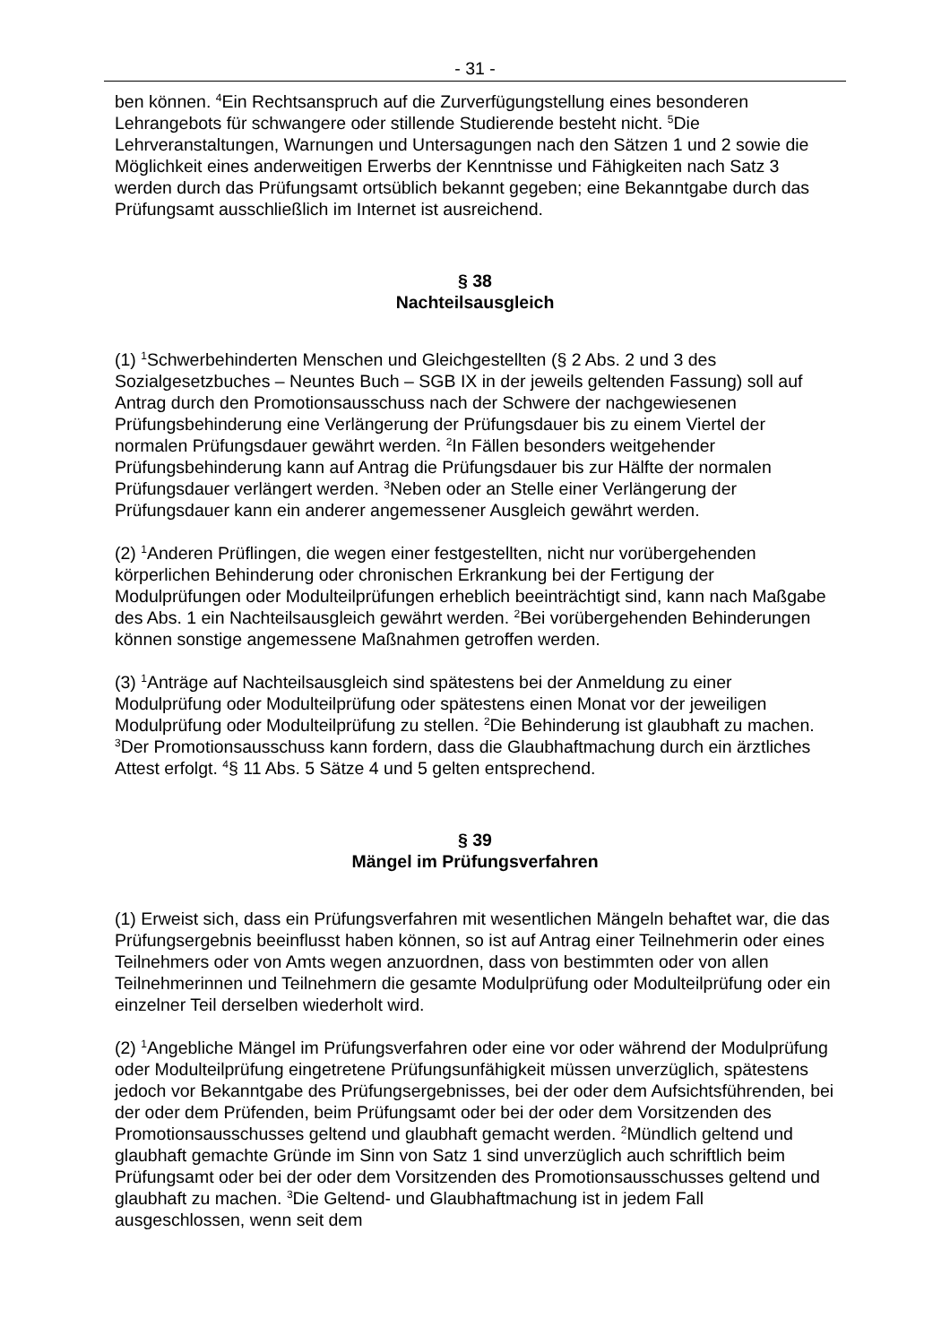- 31 -
ben können. <sup>4</sup>Ein Rechtsanspruch auf die Zurverfügungstellung eines besonderen Lehrangebots für schwangere oder stillende Studierende besteht nicht. <sup>5</sup>Die Lehrveranstaltungen, Warnungen und Untersagungen nach den Sätzen 1 und 2 sowie die Möglichkeit eines anderweitigen Erwerbs der Kenntnisse und Fähigkeiten nach Satz 3 werden durch das Prüfungsamt ortsüblich bekannt gegeben; eine Bekanntgabe durch das Prüfungsamt ausschließlich im Internet ist ausreichend.
§ 38
Nachteilsausgleich
(1) <sup>1</sup>Schwerbehinderten Menschen und Gleichgestellten (§ 2 Abs. 2 und 3 des Sozialgesetzbuches – Neuntes Buch – SGB IX in der jeweils geltenden Fassung) soll auf Antrag durch den Promotionsausschuss nach der Schwere der nachgewiesenen Prüfungsbehinderung eine Verlängerung der Prüfungsdauer bis zu einem Viertel der normalen Prüfungsdauer gewährt werden. <sup>2</sup>In Fällen besonders weitgehender Prüfungsbehinderung kann auf Antrag die Prüfungsdauer bis zur Hälfte der normalen Prüfungsdauer verlängert werden. <sup>3</sup>Neben oder an Stelle einer Verlängerung der Prüfungsdauer kann ein anderer angemessener Ausgleich gewährt werden.
(2) <sup>1</sup>Anderen Prüflingen, die wegen einer festgestellten, nicht nur vorübergehenden körperlichen Behinderung oder chronischen Erkrankung bei der Fertigung der Modulprüfungen oder Modulteilprüfungen erheblich beeinträchtigt sind, kann nach Maßgabe des Abs. 1 ein Nachteilsausgleich gewährt werden. <sup>2</sup>Bei vorübergehenden Behinderungen können sonstige angemessene Maßnahmen getroffen werden.
(3) <sup>1</sup>Anträge auf Nachteilsausgleich sind spätestens bei der Anmeldung zu einer Modulprüfung oder Modulteilprüfung oder spätestens einen Monat vor der jeweiligen Modulprüfung oder Modulteilprüfung zu stellen. <sup>2</sup>Die Behinderung ist glaubhaft zu machen. <sup>3</sup>Der Promotionsausschuss kann fordern, dass die Glaubhaftmachung durch ein ärztliches Attest erfolgt. <sup>4</sup>§ 11 Abs. 5 Sätze 4 und 5 gelten entsprechend.
§ 39
Mängel im Prüfungsverfahren
(1) Erweist sich, dass ein Prüfungsverfahren mit wesentlichen Mängeln behaftet war, die das Prüfungsergebnis beeinflusst haben können, so ist auf Antrag einer Teilnehmerin oder eines Teilnehmers oder von Amts wegen anzuordnen, dass von bestimmten oder von allen Teilnehmerinnen und Teilnehmern die gesamte Modulprüfung oder Modulteilprüfung oder ein einzelner Teil derselben wiederholt wird.
(2) <sup>1</sup>Angebliche Mängel im Prüfungsverfahren oder eine vor oder während der Modulprüfung oder Modulteilprüfung eingetretene Prüfungsunfähigkeit müssen unverzüglich, spätestens jedoch vor Bekanntgabe des Prüfungsergebnisses, bei der oder dem Aufsichtsführenden, bei der oder dem Prüfenden, beim Prüfungsamt oder bei der oder dem Vorsitzenden des Promotionsausschusses geltend und glaubhaft gemacht werden. <sup>2</sup>Mündlich geltend und glaubhaft gemachte Gründe im Sinn von Satz 1 sind unverzüglich auch schriftlich beim Prüfungsamt oder bei der oder dem Vorsitzenden des Promotionsausschusses geltend und glaubhaft zu machen. <sup>3</sup>Die Geltend- und Glaubhaftmachung ist in jedem Fall ausgeschlossen, wenn seit dem